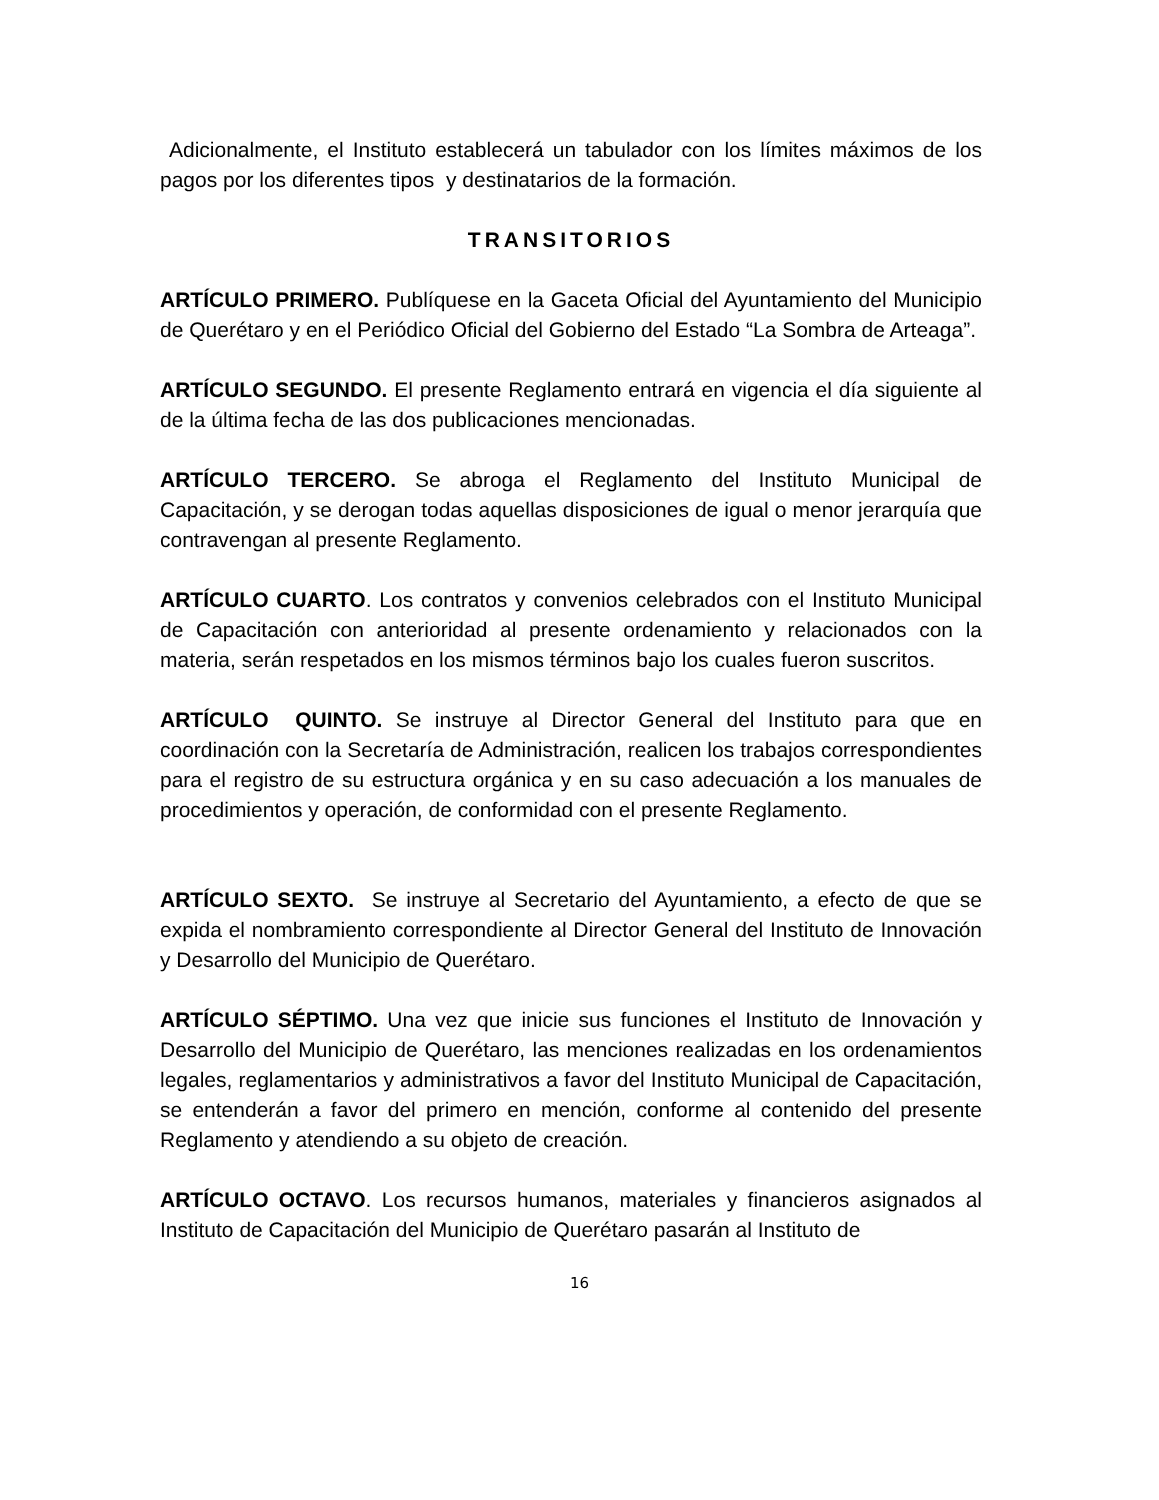Adicionalmente, el Instituto establecerá un tabulador con los límites máximos de los pagos por los diferentes tipos y destinatarios de la formación.
TRANSITORIOS
ARTÍCULO PRIMERO. Publíquese en la Gaceta Oficial del Ayuntamiento del Municipio de Querétaro y en el Periódico Oficial del Gobierno del Estado “La Sombra de Arteaga”.
ARTÍCULO SEGUNDO. El presente Reglamento entrará en vigencia el día siguiente al de la última fecha de las dos publicaciones mencionadas.
ARTÍCULO TERCERO. Se abroga el Reglamento del Instituto Municipal de Capacitación, y se derogan todas aquellas disposiciones de igual o menor jerarquía que contravengan al presente Reglamento.
ARTÍCULO CUARTO. Los contratos y convenios celebrados con el Instituto Municipal de Capacitación con anterioridad al presente ordenamiento y relacionados con la materia, serán respetados en los mismos términos bajo los cuales fueron suscritos.
ARTÍCULO QUINTO. Se instruye al Director General del Instituto para que en coordinación con la Secretaría de Administración, realicen los trabajos correspondientes para el registro de su estructura orgánica y en su caso adecuación a los manuales de procedimientos y operación, de conformidad con el presente Reglamento.
ARTÍCULO SEXTO. Se instruye al Secretario del Ayuntamiento, a efecto de que se expida el nombramiento correspondiente al Director General del Instituto de Innovación y Desarrollo del Municipio de Querétaro.
ARTÍCULO SÉPTIMO. Una vez que inicie sus funciones el Instituto de Innovación y Desarrollo del Municipio de Querétaro, las menciones realizadas en los ordenamientos legales, reglamentarios y administrativos a favor del Instituto Municipal de Capacitación, se entenderán a favor del primero en mención, conforme al contenido del presente Reglamento y atendiendo a su objeto de creación.
ARTÍCULO OCTAVO. Los recursos humanos, materiales y financieros asignados al Instituto de Capacitación del Municipio de Querétaro pasarán al Instituto de
16